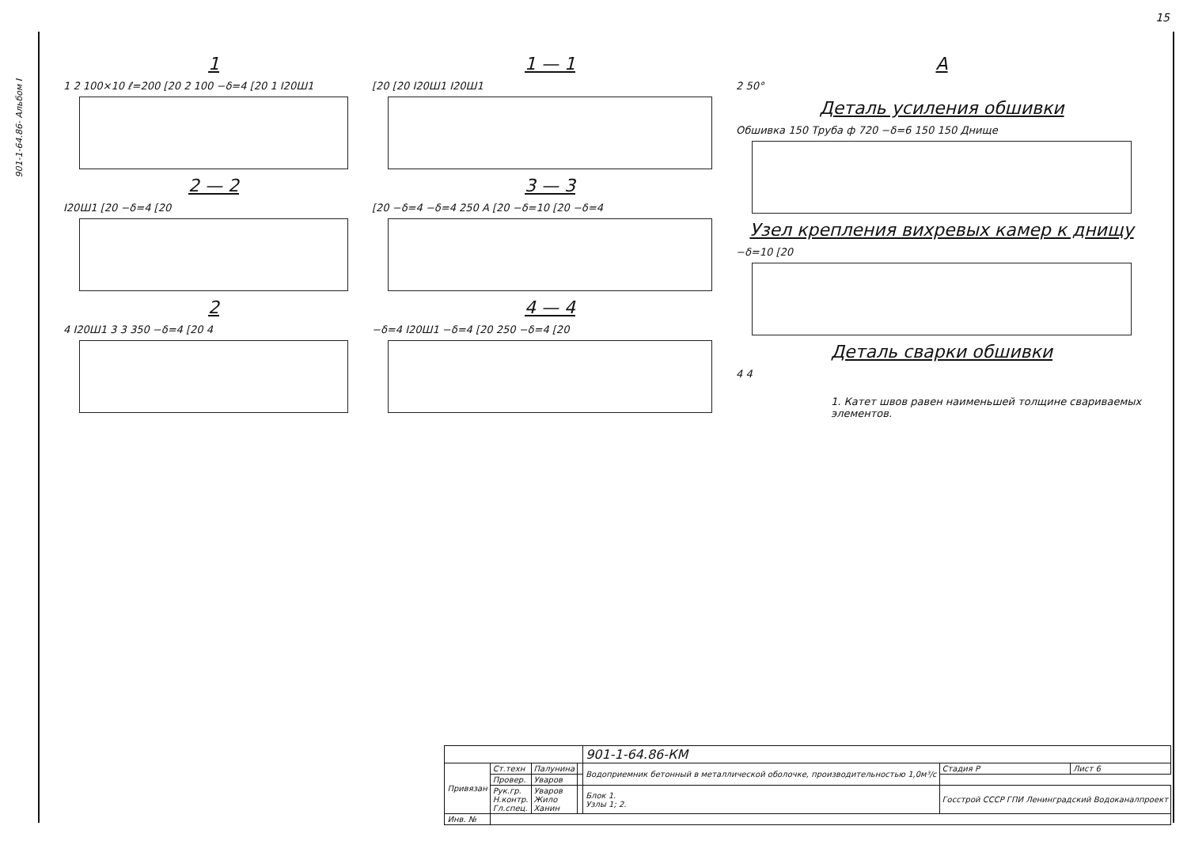15
901-1-64.86- Альбом I
1
1 2 100×10 ℓ=200 [20 2 100 −δ=4 [20 1 I20Ш1
2 — 2
I20Ш1 [20 −δ=4 [20
2
4 I20Ш1 3 3 350 −δ=4 [20 4
1 — 1
[20 [20 I20Ш1 I20Ш1
3 — 3
[20 −δ=4 −δ=4 250 A [20 −δ=10 [20 −δ=4
4 — 4
−δ=4 I20Ш1 −δ=4 [20 250 −δ=4 [20
A
2 50°
Деталь усиления обшивки
Обшивка 150 Труба ф 720 −δ=6 150 150 Днище
Узел крепления вихревых камер к днищу
−δ=10 [20
Деталь сварки обшивки
4 4
1. Катет швов равен наименьшей толщине свариваемых элементов.
| | | | | 901-1-64.86-КМ | | |
| Привязан | Ст.техн | Палунина | | Водоприемник бетонный в металлической оболочке, производительностью 1,0м³/с | Стадия Р | Лист 6 |
| | Провер. | Уваров | | | | |
| | Рук.гр. Н.контр. Гл.спец. | Уваров Жило Ханин | | Блок 1. Узлы 1; 2. | Госстрой СССР ГПИ Ленинградский Водоканалпроект | |
| Инв. № | | | | | | |